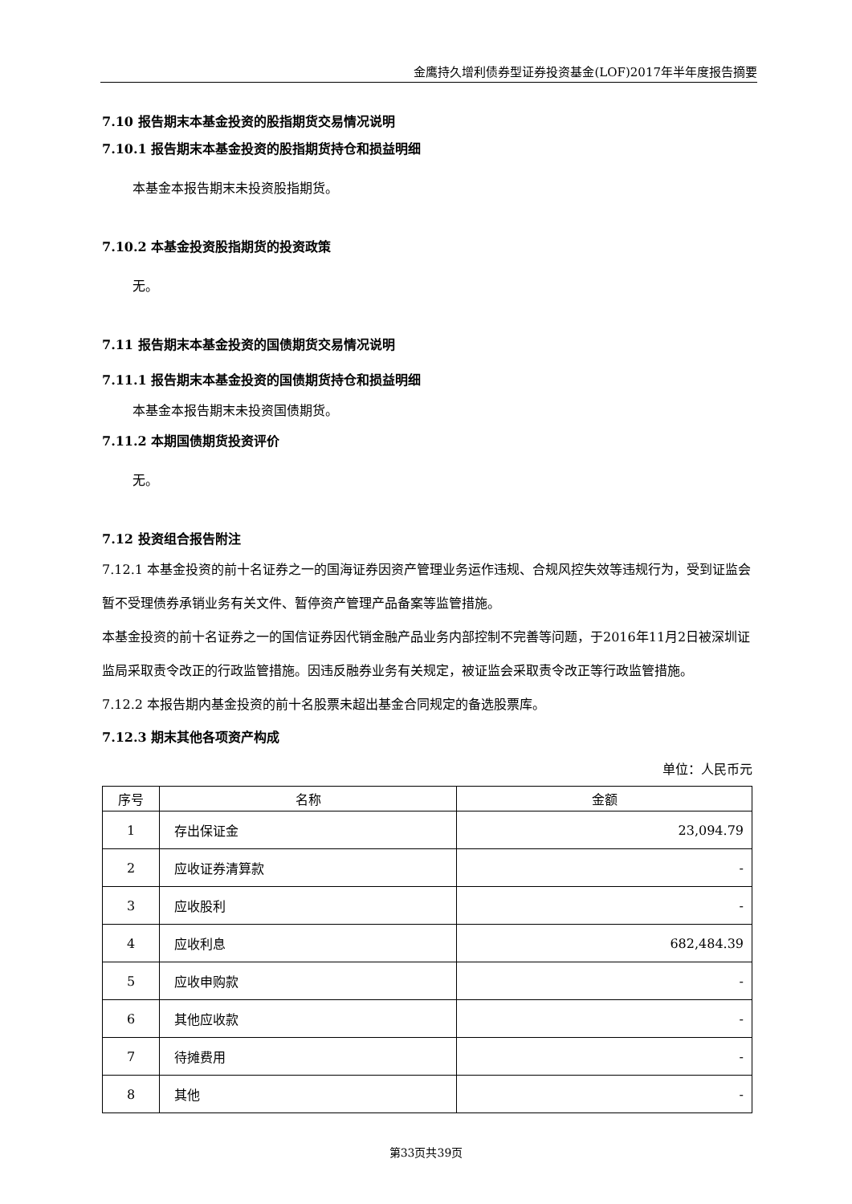金鹰持久增利债券型证券投资基金(LOF)2017年半年度报告摘要
7.10 报告期末本基金投资的股指期货交易情况说明
7.10.1 报告期末本基金投资的股指期货持仓和损益明细
本基金本报告期末未投资股指期货。
7.10.2 本基金投资股指期货的投资政策
无。
7.11 报告期末本基金投资的国债期货交易情况说明
7.11.1 报告期末本基金投资的国债期货持仓和损益明细
本基金本报告期末未投资国债期货。
7.11.2 本期国债期货投资评价
无。
7.12 投资组合报告附注
7.12.1 本基金投资的前十名证券之一的国海证券因资产管理业务运作违规、合规风控失效等违规行为，受到证监会暂不受理债券承销业务有关文件、暂停资产管理产品备案等监管措施。
本基金投资的前十名证券之一的国信证券因代销金融产品业务内部控制不完善等问题，于2016年11月2日被深圳证监局采取责令改正的行政监管措施。因违反融券业务有关规定，被证监会采取责令改正等行政监管措施。
7.12.2 本报告期内基金投资的前十名股票未超出基金合同规定的备选股票库。
7.12.3 期末其他各项资产构成
单位：人民币元
| 序号 | 名称 | 金额 |
| --- | --- | --- |
| 1 | 存出保证金 | 23,094.79 |
| 2 | 应收证券清算款 | - |
| 3 | 应收股利 | - |
| 4 | 应收利息 | 682,484.39 |
| 5 | 应收申购款 | - |
| 6 | 其他应收款 | - |
| 7 | 待摊费用 | - |
| 8 | 其他 | - |
第33页共39页